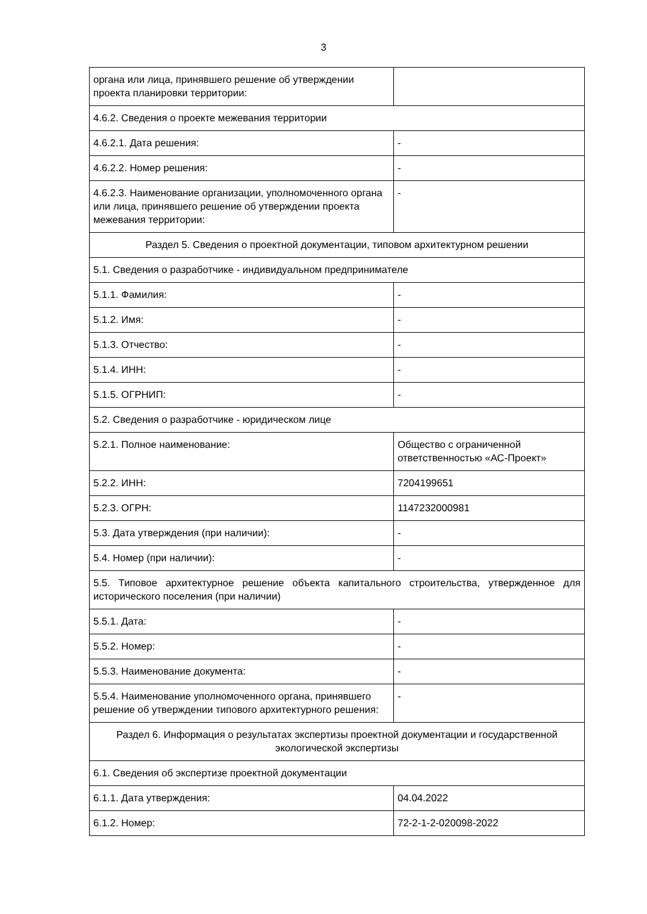3
| органа или лица, принявшего решение об утверждении проекта планировки территории: | |
| 4.6.2. Сведения о проекте межевания территории | |
| 4.6.2.1. Дата решения: | - |
| 4.6.2.2. Номер решения: | - |
| 4.6.2.3. Наименование организации, уполномоченного органа или лица, принявшего решение об утверждении проекта межевания территории: | - |
| Раздел 5. Сведения о проектной документации, типовом архитектурном решении | |
| 5.1. Сведения о разработчике - индивидуальном предпринимателе | |
| 5.1.1. Фамилия: | - |
| 5.1.2. Имя: | - |
| 5.1.3. Отчество: | - |
| 5.1.4. ИНН: | - |
| 5.1.5. ОГРНИП: | - |
| 5.2. Сведения о разработчике - юридическом лице | |
| 5.2.1. Полное наименование: | Общество с ограниченной ответственностью «АС-Проект» |
| 5.2.2. ИНН: | 7204199651 |
| 5.2.3. ОГРН: | 1147232000981 |
| 5.3. Дата утверждения (при наличии): | - |
| 5.4. Номер (при наличии): | - |
| 5.5. Типовое архитектурное решение объекта капитального строительства, утвержденное для исторического поселения (при наличии) | |
| 5.5.1. Дата: | - |
| 5.5.2. Номер: | - |
| 5.5.3. Наименование документа: | - |
| 5.5.4. Наименование уполномоченного органа, принявшего решение об утверждении типового архитектурного решения: | - |
| Раздел 6. Информация о результатах экспертизы проектной документации и государственной экологической экспертизы | |
| 6.1. Сведения об экспертизе проектной документации | |
| 6.1.1. Дата утверждения: | 04.04.2022 |
| 6.1.2. Номер: | 72-2-1-2-020098-2022 |